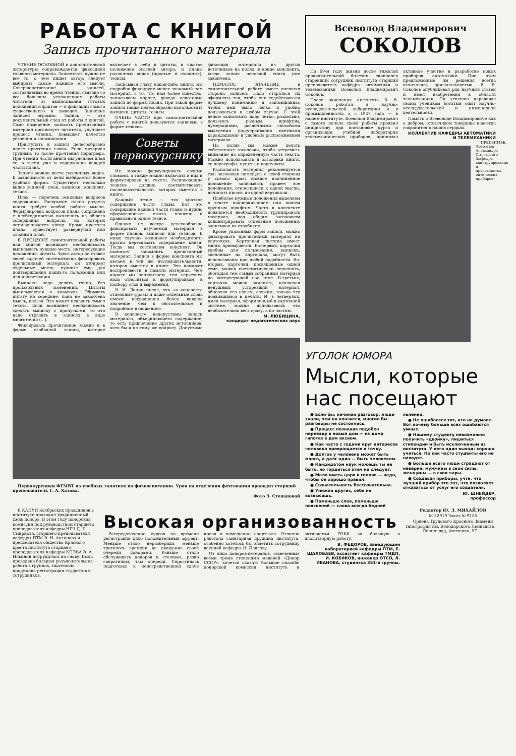РАБОТА С КНИГОЙ
Запись прочитанного материала
ЧТЕНИЕ ОСНОВНОЙ и дополнительной литературы сопровождается фиксацией главного материала. Записывать нужно не все то, о чем пишет автор; следует выбирать самые важные его мысли. Совершенствование записей, составляемых во время чтения, связано со все большим усложнением работы читателя: от выписывания готовых положений и фактов — к фиксации самого существенного и выводам. Значение записей огромно. Запись — это документальный след от работы с книгой. Само намерение записать прочитанный материал организует читателя, улучшает процесс чтения, повышает качество усвоения и запоминания.
Приступать к записи целесообразно после прочтения главы. Если материал трудный, то после прочтения параграфа. При чтении части книги мы уясняем план ее, а затем уже и содержание каждой части плана.
Записи можно вести различных видов. В зависимости от цели выбирается более удобная форма. Существует несколько видов записей: план, выписки, конспект, тезисы.
План — перечень основных вопросов содержания. Раскрытие плана раздела книги требует особой работы мысли. Формулировка вопросов плана сопряжена с необходимостью вычленить из общего содержания вопросы, на которых останавливается автор. Кроме простого плана, существует развернутый или сложный план.
В ПРОЦЕССЕ самостоятельной работы над книгой возникает необходимость выписывать нужные места, интересующие положения, цитаты. Здесь автор не ставит своей задачей систематично фиксировать прочитанный материал: он отбирает отдельные места, нужные ему для подтверждения каких-то положений или для иллюстрации.
Выписки надо делать точно, без произвольных изменений. Цитаты выписываются в кавычках. Обрывать цитату на середине, пока не закончена мысль, нельзя. Это может исказить смысл текста. Если возникнет необходимость сделать выписку с пропусками, то это надо отразить в записях в виде многоточия (...).
Фиксировать прочитанное можно и в форме свободной записи, которая включает в себя и цитаты, и сжатое положение мыслей автора, и планы различных видов (простые и сложные), тезисы.
Записывая главу какой-либо книги, мы подробно фиксируем менее знакомый нам материал, а то, что нам более известно, записываем короче, доводя некоторые записи до формы плана. При такой форме записи также целесообразно использовать выписки, цитаты, тезисы.
ОЧЕНЬ ЧАСТО при самостоятельной работе с книгой пользуются записями в форме тезисов.
Советы первокурснику
Их можно формулировать своими словами, а также можно включать в них и формулировки из текста. Расположение тезисов должно соответствовать последовательности, которая имеется в книге.
Каждый тезис — это краткое содержание части главы. Вот это содержание каждой части главы и нужно сформулировать сжато, понятно и правильно в одном тезисе.
Однако не всегда целесообразно фиксировать изучаемый материал в форме планов, выписок или тезисов. В иных случаях возникает необходимость кратко пересказать содержание книги. Тогда мы составляем конспект. Он помогает запомнить прочитанный материал. Записи в форме конспекта мы делаем в той же последовательности, которая имеется в книге. Это поможет воспроизвести в памяти материал. Чем короче мы записываем, тем серьезнее надо относиться к формулировкам, к подбору слов и выражений.
В. И. Ленин писал, что «в конспекте отдельные фразы и даже отдельные слова имеют несравненно более важное значение, чем в обстоятельном и подробном изложении».
В конспекте недопустимы записи материала, объединяющего содержание, то есть привлечение других источников, хотя бы и по тому же вопросу. Допустима фиксация материала из других источников на полях, в конце конспекта, когда запись основной книги уже закончена.
НЕМАЛОЕ ЗНАЧЕНИЕ в самостоятельной работе имеет внешняя сторона записей. Надо стараться их оформлять так, чтобы они содействовали лучшему пониманию и запоминанию, чтобы ими было легко и удобно пользоваться в любом случае. С этой целью записывать надо четко, раздельно, пользуясь разным шрифтом, нумерациями, различными способами выделения (подчеркивания цветными карандашами) и удобным расположением материала.
На полях мы можем делать собственные заголовки, чтобы устремить внимание на определенную часть текста. Можно использовать и заголовки книги, ее параграфы, пункты и подпункты.
Располагать материал рекомендуется так: заголовки помещать с левой стороны у самого края; каждое подчиненное положение записывать правее; все положения, относящиеся к одной мысли, начинать писать по одной вертикали.
Наиболее нужные положения выделяем в тексте подчеркиванием или пишем крупным шрифтом. Часто в конспекте появляется необходимость группировать материал, под общим заголовком концентрировать отдельные положения, записывая их столбиком.
Кроме указанных форм записи, можно фиксировать прочитанный материал на карточках. Карточная система имеет много преимуществ. Во-первых, карточки удобны для пользования, выписки, сделанные на карточках, могут быть использованы при любой надобности. Во-вторых, карточки, посвященные одной теме, можно систематически пополнять, обогащая тем самым собранный материал по интересующей нас теме. В-третьих, карточки можно заменять, исключая ненужный, устаревший материал, обновляя его новым, свежим, только что появившимся в печати. И, в четвертых, имея материал, оформленный в карточной системе, можно использовать его необязательно весь сразу, а по частям.
М. ЛЮБИЦИНА,
кандидат педагогических наук
Первокурсники ФТМВТ на учебных занятиях по физвоспитанию. Урок на отделении фехтования проводит старший преподаватель Г. А. Хазова.
Фото З. Степановой
Всеволод Владимирович
СОКОЛОВ
На 69-м году жизни после тяжелой продолжительной болезни скончался старейший сотрудник института старший преподаватель кафедры автоматики и телемеханики Всеволод Владимирович Соколов.
После окончания института В. В. Соколов работал в научно-исследовательской лаборатории и в промышленности, а с 1947 года — в нашем институте. Всеволод Владимирович с самого начала своей работы проявил инициативу при постановке курса и организации учебной лаборатории телемеханических приборов, принимал активное участие в разработке новых приборов автоматики. При этом предложенные им решения всегда отличались оригинальностью. В. В. Соколов опубликовал ряд научных статей и имел изобретения в области телемеханики. Он успешно передавал своим ученикам богатый опыт научно-исследовательской и инженерной деятельности.
Память о Всеволоде Владимировиче как о добром, отзывчивом товарище навсегда сохранится в наших сердцах.
КОЛЛЕКТИВ КАФЕДРЫ АВТОМАТИКИ И ТЕЛЕМЕХАНИКИ
ПРЕДЗИМЬЕ. Фотоэтюд Александра Сычевского (кафедра конструирования и производства оптических приборов)
УГОЛОК ЮМОРА
Мысли, которые нас посещают
● Если бы, начиная разговор, люди знали, чем он кончится, многие бы разговоры не состоялись.
● Процесс познания подобен переезду в новый дом — из дома гипотез в дом аксиом.
● Как часто с годами круг интересов человека превращается в точку.
● Долгов у человека может быть много, а долг один — быть человеком.
● Кандидатом наук можешь ты не быть, но гордиться этим не следует.
● Мало иметь царя в голове — надо, чтобы он хорошо правил.
● Сознательность бессознательна.
● Унижая других, себя не возвысишь.
● Поменьше слов, поменьше пояснений — слова всегда бедней явлений.
● Не ошибается тот, кто не думает. Вот почему больше всех ошибаются умные.
● Нашему студенту невозможно получить «двойку», лишиться стипендии и быть исключенным из института. У него один выход: хорошо учиться. Но как часто студенты его не находят.
● Больше всего люди страдают от неверия: мужчины в свои силы, женщины — в свои чары.
● Создавая приборы, учти, что лучший прибор это тот, что позволяет отказаться от услуг его создателя.
Ю. ШНЕЙДЕР,
профессор
В КАНУН ноябрьских праздников в институте проходил традиционный День донора. В этом году донорская комиссия под руководством старшего преподавателя кафедры НГЧ Д. Г. Смирнова, старшего преподавателя кафедры ПТМ В. Н. Антонова и председателя общества Красного креста института старшего преподавателя кафедры КПЭВА Э. А. Ильиной потрудилась на славу. Была проведена большая разъяснительная работа в группах, тщательно продумана регистрация студентов и сотрудников.
Высокая организованность
Рассредоточение курсов по времени регистрации дало положительный эффект. Меньше стало неразберихи, меньше тратилось времени на ожидание своей очереди донорами. Раньше стало обслуживать доноров и столовая, резко сократились там очереди. Упростилась подготовка к непосредственной сдаче крови в помещении спортзала. Отлично работала санитарная дружина института, особенно хотелось бы отметить сотрудницу военной кафедры И. Павлову.
От лица доноров-ветеранов, отмеченных всеми тремя степенями медалей «Донор СССР», хочется сказать большое спасибо донорской комиссии института и активистам РОКК за большую и плодотворную работу.
В. ФЕДОРОВ, заведующий лабораторией кафедры ПТМ, Е. ШАЛОБАЕВ, ассистент кафедры ТМДП, И. КОБЯКОВ, инженер ОТСО, Л. ИВАНОВА, студентка 351-й группы.
Редактор Ю. Л. МИХАЙЛОВ
М-22919 Заказ № 9155
Ордена Трудового Красного Знамени типография им. Володарского Лениздата, Ленинград, Фонтанка, 57.